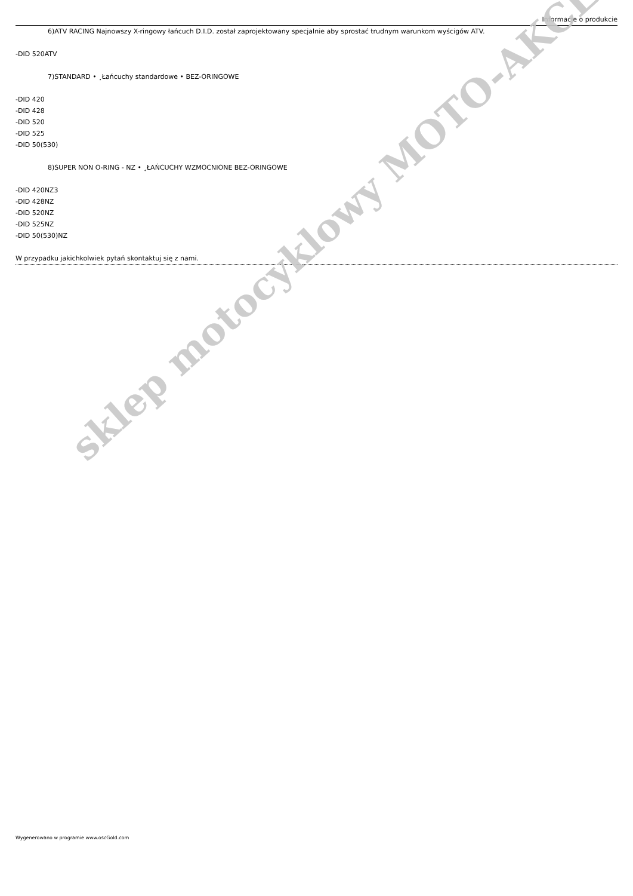Informacje o produkcie
6)ATV RACING Najnowszy X-ringowy łańcuch D.I.D. został zaprojektowany specjalnie aby sprostać trudnym warunkom wyścigów ATV.
-DID 520ATV
7)STANDARD • ¸Łańcuchy standardowe • BEZ-ORINGOWE
-DID 420
-DID 428
-DID 520
-DID 525
-DID 50(530)
8)SUPER NON O-RING - NZ • ¸ŁAŃCUCHY WZMOCNIONE BEZ-ORINGOWE
-DID 420NZ3
-DID 428NZ
-DID 520NZ
-DID 525NZ
-DID 50(530)NZ
W przypadku jakichkolwiek pytań skontaktuj się z nami.
sklep motocyklowy MOTO-AKCES
Wygenerowano w programie www.oscGold.com